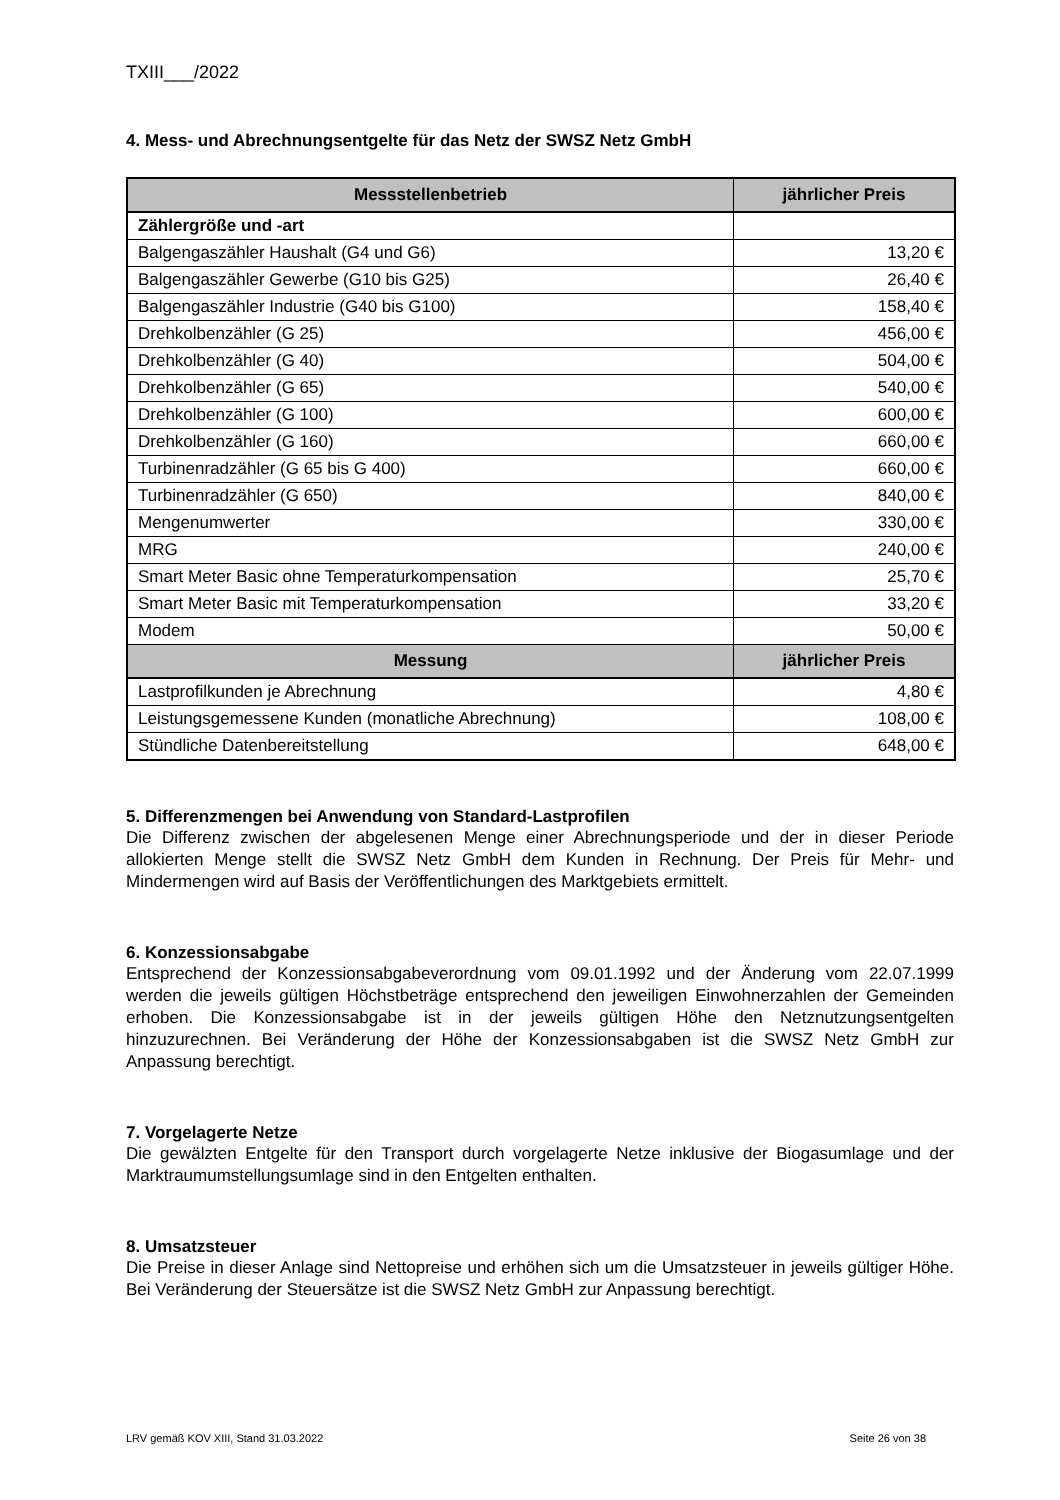TXIII___/2022
4. Mess- und Abrechnungsentgelte für das Netz der SWSZ Netz GmbH
| Messstellenbetrieb | jährlicher Preis |
| --- | --- |
| Zählergröße und -art | |
| Balgengaszähler Haushalt (G4 und G6) | 13,20 € |
| Balgengaszähler Gewerbe (G10 bis G25) | 26,40 € |
| Balgengaszähler Industrie (G40 bis G100) | 158,40 € |
| Drehkolbenzähler (G 25) | 456,00 € |
| Drehkolbenzähler (G 40) | 504,00 € |
| Drehkolbenzähler (G 65) | 540,00 € |
| Drehkolbenzähler (G 100) | 600,00 € |
| Drehkolbenzähler (G 160) | 660,00 € |
| Turbinenradzähler (G 65 bis G 400) | 660,00 € |
| Turbinenradzähler (G 650) | 840,00 € |
| Mengenumwerter | 330,00 € |
| MRG | 240,00 € |
| Smart Meter Basic ohne Temperaturkompensation | 25,70 € |
| Smart Meter Basic mit Temperaturkompensation | 33,20 € |
| Modem | 50,00 € |
| Messung | jährlicher Preis |
| Lastprofilkunden je Abrechnung | 4,80 € |
| Leistungsgemessene Kunden (monatliche Abrechnung) | 108,00 € |
| Stündliche Datenbereitstellung | 648,00 € |
5. Differenzmengen bei Anwendung von Standard-Lastprofilen
Die Differenz zwischen der abgelesenen Menge einer Abrechnungsperiode und der in dieser Periode allokierten Menge stellt die SWSZ Netz GmbH dem Kunden in Rechnung. Der Preis für Mehr- und Mindermengen wird auf Basis der Veröffentlichungen des Marktgebiets ermittelt.
6. Konzessionsabgabe
Entsprechend der Konzessionsabgabeverordnung vom 09.01.1992 und der Änderung vom 22.07.1999 werden die jeweils gültigen Höchstbeträge entsprechend den jeweiligen Einwohnerzahlen der Gemeinden erhoben. Die Konzessionsabgabe ist in der jeweils gültigen Höhe den Netznutzungsentgelten hinzuzurechnen. Bei Veränderung der Höhe der Konzessionsabgaben ist die SWSZ Netz GmbH zur Anpassung berechtigt.
7. Vorgelagerte Netze
Die gewälzten Entgelte für den Transport durch vorgelagerte Netze inklusive der Biogasumlage und der Marktraumumstellungsumlage sind in den Entgelten enthalten.
8. Umsatzsteuer
Die Preise in dieser Anlage sind Nettopreise und erhöhen sich um die Umsatzsteuer in jeweils gültiger Höhe. Bei Veränderung der Steuersätze ist die SWSZ Netz GmbH zur Anpassung berechtigt.
LRV gemäß KOV XIII, Stand 31.03.2022 Seite 26 von 38